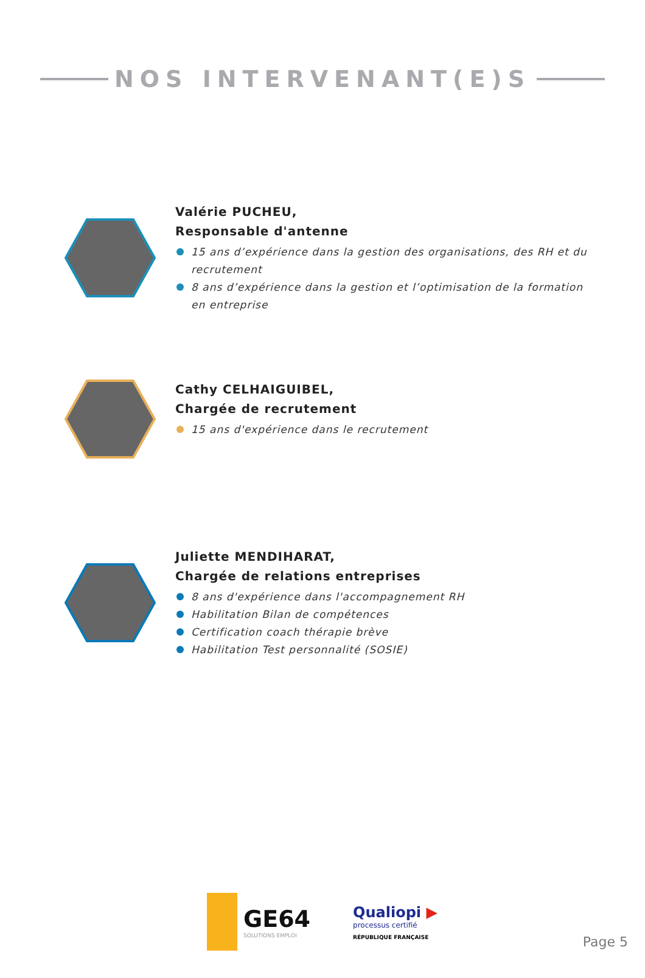NOS INTERVENANT(E)S
Valérie PUCHEU,
Responsable d'antenne
15 ans d’expérience dans la gestion des organisations, des RH et du recrutement
8 ans d’expérience dans la gestion et l’optimisation de la formation en entreprise
Cathy CELHAIGUIBEL,
Chargée de recrutement
15 ans d'expérience dans le recrutement
Juliette MENDIHARAT,
Chargée de relations entreprises
8 ans d'expérience dans l'accompagnement RH
Habilitation Bilan de compétences
Certification coach thérapie brève
Habilitation Test personnalité (SOSIE)
GE64
SOLUTIONS EMPLOI
Qualiopi ▶
processus certifié
RÉPUBLIQUE FRANÇAISE
Page 5